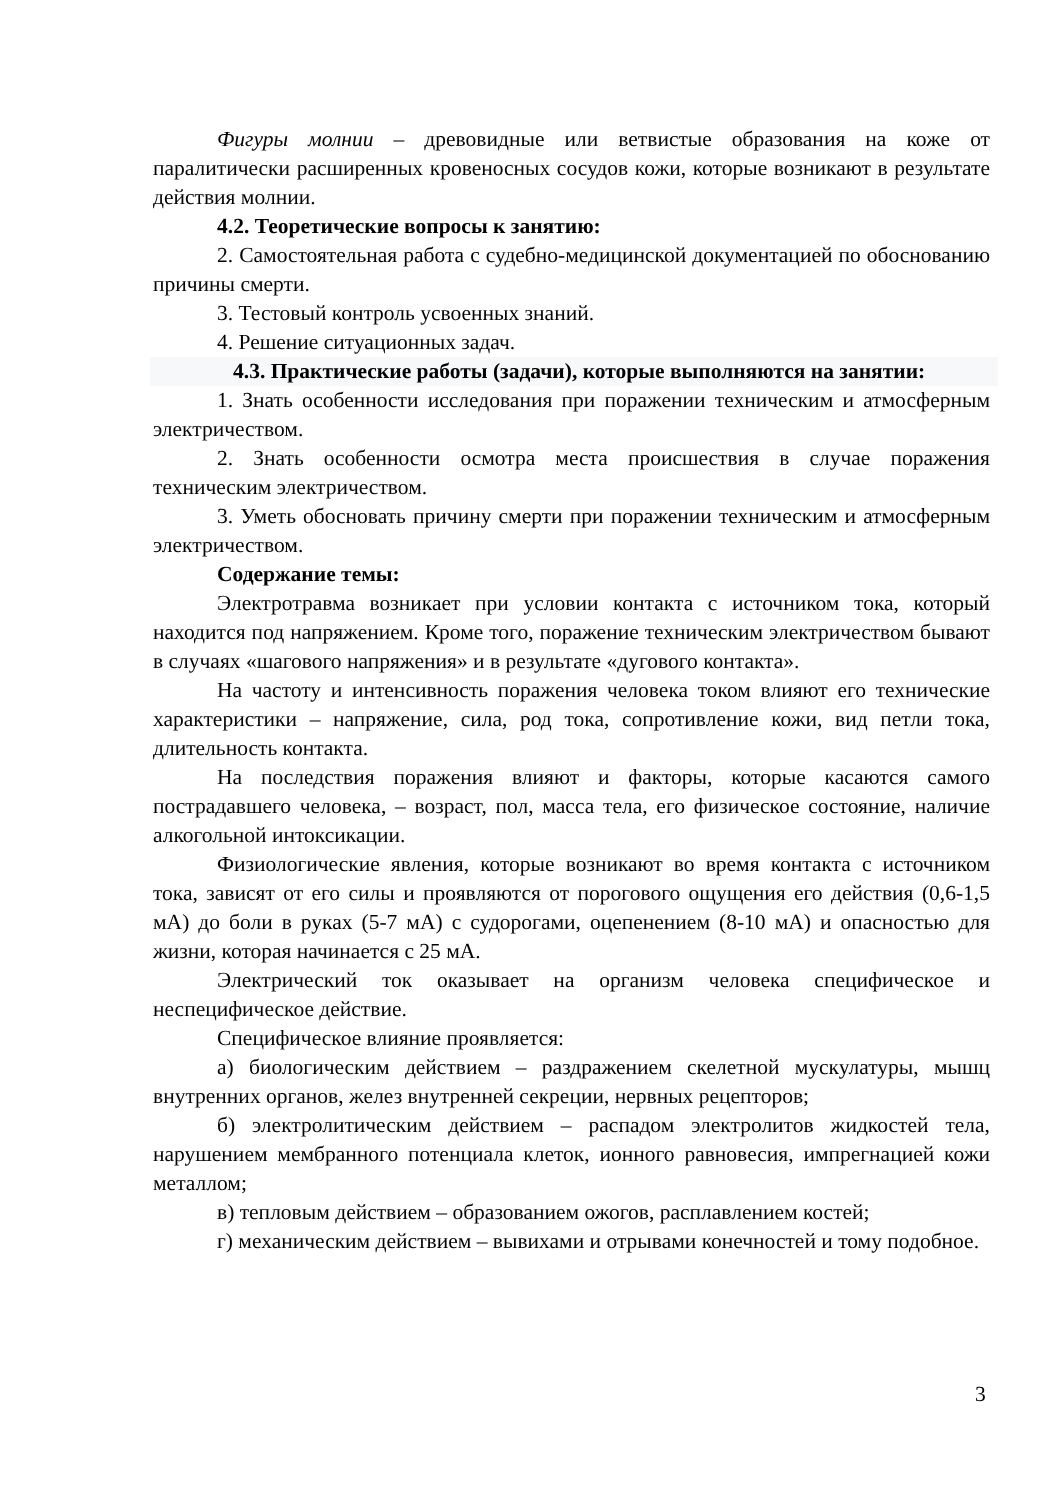Фигуры молнии – древовидные или ветвистые образования на коже от паралитически расширенных кровеносных сосудов кожи, которые возникают в результате действия молнии.
4.2. Теоретические вопросы к занятию:
2. Самостоятельная работа с судебно-медицинской документацией по обоснованию причины смерти.
3. Тестовый контроль усвоенных знаний.
4. Решение ситуационных задач.
4.3. Практические работы (задачи), которые выполняются на занятии:
1. Знать особенности исследования при поражении техническим и атмосферным электричеством.
2. Знать особенности осмотра места происшествия в случае поражения техническим электричеством.
3. Уметь обосновать причину смерти при поражении техническим и атмосферным электричеством.
Содержание темы:
Электротравма возникает при условии контакта с источником тока, который находится под напряжением. Кроме того, поражение техническим электричеством бывают в случаях «шагового напряжения» и в результате «дугового контакта».
На частоту и интенсивность поражения человека током влияют его технические характеристики – напряжение, сила, род тока, сопротивление кожи, вид петли тока, длительность контакта.
На последствия поражения влияют и факторы, которые касаются самого пострадавшего человека, – возраст, пол, масса тела, его физическое состояние, наличие алкогольной интоксикации.
Физиологические явления, которые возникают во время контакта с источником тока, зависят от его силы и проявляются от порогового ощущения его действия (0,6-1,5 мА) до боли в руках (5-7 мА) с судорогами, оцепенением (8-10 мА) и опасностью для жизни, которая начинается с 25 мА.
Электрический ток оказывает на организм человека специфическое и неспецифическое действие.
Специфическое влияние проявляется:
а) биологическим действием – раздражением скелетной мускулатуры, мышц внутренних органов, желез внутренней секреции, нервных рецепторов;
б) электролитическим действием – распадом электролитов жидкостей тела, нарушением мембранного потенциала клеток, ионного равновесия, импрегнацией кожи металлом;
в) тепловым действием – образованием ожогов, расплавлением костей;
г) механическим действием – вывихами и отрывами конечностей и тому подобное.
3